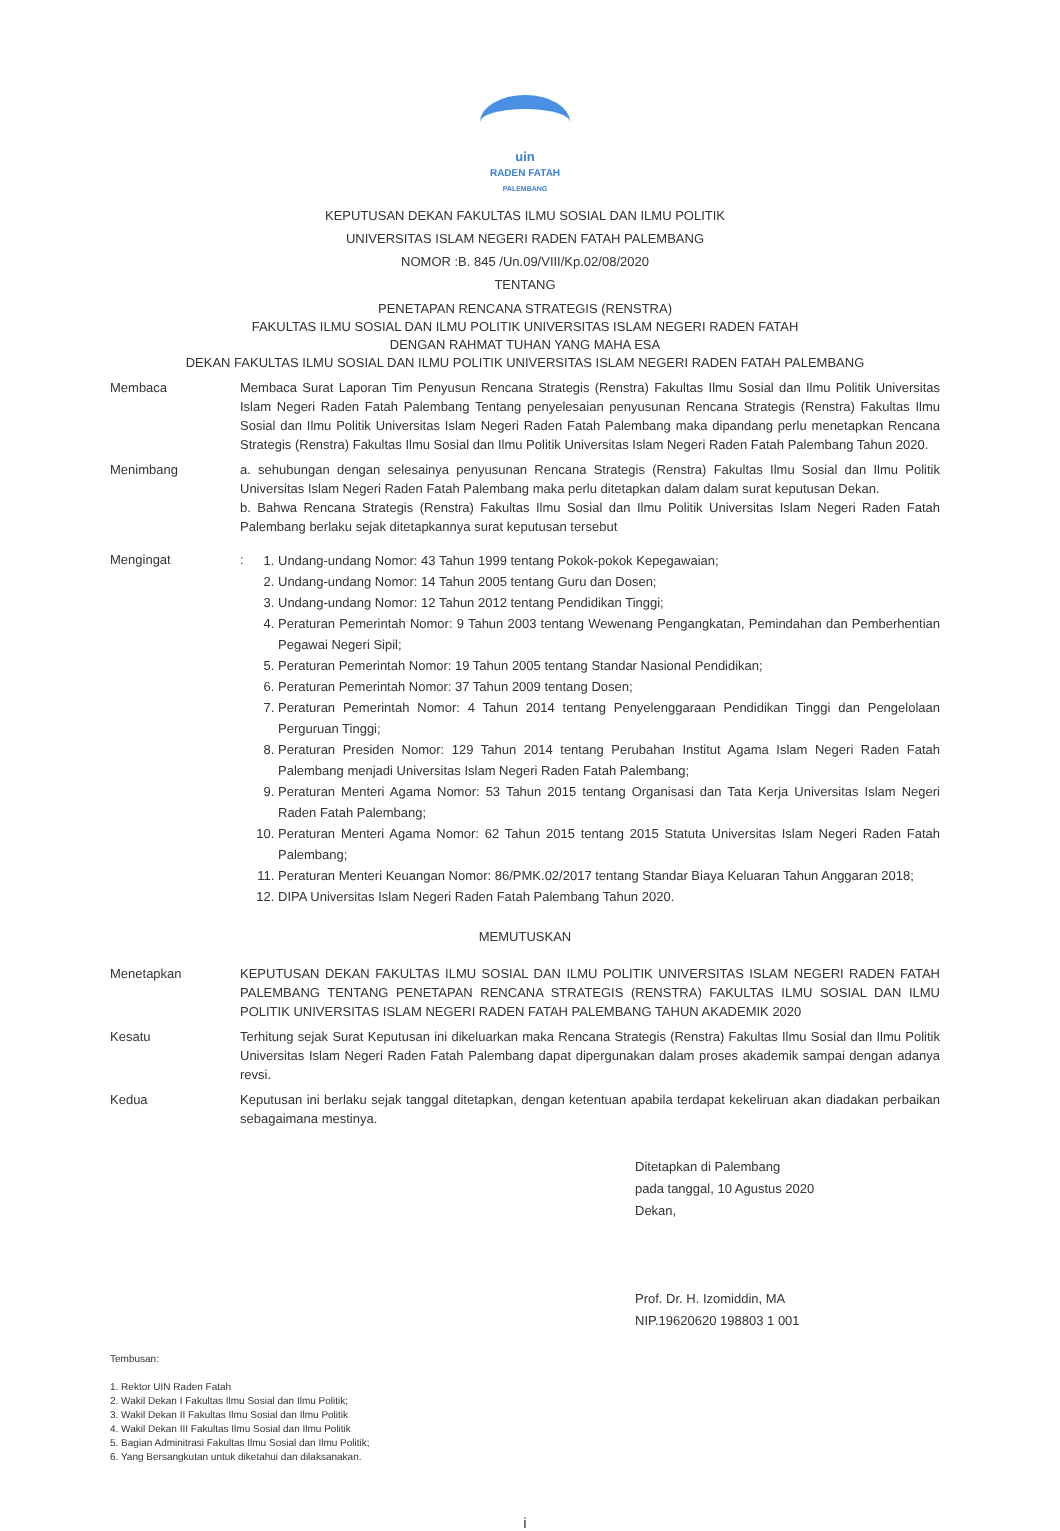uin
RADEN FATAH
PALEMBANG
KEPUTUSAN DEKAN FAKULTAS ILMU SOSIAL DAN ILMU POLITIK
UNIVERSITAS ISLAM NEGERI RADEN FATAH PALEMBANG
NOMOR :B. 845 /Un.09/VIII/Kp.02/08/2020
TENTANG
PENETAPAN RENCANA STRATEGIS (RENSTRA)
FAKULTAS ILMU SOSIAL DAN ILMU POLITIK UNIVERSITAS ISLAM NEGERI RADEN FATAH
DENGAN RAHMAT TUHAN YANG MAHA ESA
DEKAN FAKULTAS ILMU SOSIAL DAN ILMU POLITIK UNIVERSITAS ISLAM NEGERI RADEN FATAH PALEMBANG
Membaca Membaca Surat Laporan Tim Penyusun Rencana Strategis (Renstra) Fakultas Ilmu Sosial dan Ilmu Politik Universitas Islam Negeri Raden Fatah Palembang Tentang penyelesaian penyusunan Rencana Strategis (Renstra) Fakultas Ilmu Sosial dan Ilmu Politik Universitas Islam Negeri Raden Fatah Palembang maka dipandang perlu menetapkan Rencana Strategis (Renstra) Fakultas Ilmu Sosial dan Ilmu Politik Universitas Islam Negeri Raden Fatah Palembang Tahun 2020.
Menimbang a. sehubungan dengan selesainya penyusunan Rencana Strategis (Renstra) Fakultas Ilmu Sosial dan Ilmu Politik Universitas Islam Negeri Raden Fatah Palembang maka perlu ditetapkan dalam dalam surat keputusan Dekan.
b. Bahwa Rencana Strategis (Renstra) Fakultas Ilmu Sosial dan Ilmu Politik Universitas Islam Negeri Raden Fatah Palembang berlaku sejak ditetapkannya surat keputusan tersebut
Mengingat :
1. Undang-undang Nomor: 43 Tahun 1999 tentang Pokok-pokok Kepegawaian;
2. Undang-undang Nomor: 14 Tahun 2005 tentang Guru dan Dosen;
3. Undang-undang Nomor: 12 Tahun 2012 tentang Pendidikan Tinggi;
4. Peraturan Pemerintah Nomor: 9 Tahun 2003 tentang Wewenang Pengangkatan, Pemindahan dan Pemberhentian Pegawai Negeri Sipil;
5. Peraturan Pemerintah Nomor: 19 Tahun 2005 tentang Standar Nasional Pendidikan;
6. Peraturan Pemerintah Nomor: 37 Tahun 2009 tentang Dosen;
7. Peraturan Pemerintah Nomor: 4 Tahun 2014 tentang Penyelenggaraan Pendidikan Tinggi dan Pengelolaan Perguruan Tinggi;
8. Peraturan Presiden Nomor: 129 Tahun 2014 tentang Perubahan Institut Agama Islam Negeri Raden Fatah Palembang menjadi Universitas Islam Negeri Raden Fatah Palembang;
9. Peraturan Menteri Agama Nomor: 53 Tahun 2015 tentang Organisasi dan Tata Kerja Universitas Islam Negeri Raden Fatah Palembang;
10. Peraturan Menteri Agama Nomor: 62 Tahun 2015 tentang 2015 Statuta Universitas Islam Negeri Raden Fatah Palembang;
11. Peraturan Menteri Keuangan Nomor: 86/PMK.02/2017 tentang Standar Biaya Keluaran Tahun Anggaran 2018;
12. DIPA Universitas Islam Negeri Raden Fatah Palembang Tahun 2020.
MEMUTUSKAN
Menetapkan KEPUTUSAN DEKAN FAKULTAS ILMU SOSIAL DAN ILMU POLITIK UNIVERSITAS ISLAM NEGERI RADEN FATAH PALEMBANG TENTANG PENETAPAN RENCANA STRATEGIS (RENSTRA) FAKULTAS ILMU SOSIAL DAN ILMU POLITIK UNIVERSITAS ISLAM NEGERI RADEN FATAH PALEMBANG TAHUN AKADEMIK 2020
Kesatu Terhitung sejak Surat Keputusan ini dikeluarkan maka Rencana Strategis (Renstra) Fakultas Ilmu Sosial dan Ilmu Politik Universitas Islam Negeri Raden Fatah Palembang dapat dipergunakan dalam proses akademik sampai dengan adanya revsi.
Kedua Keputusan ini berlaku sejak tanggal ditetapkan, dengan ketentuan apabila terdapat kekeliruan akan diadakan perbaikan sebagaimana mestinya.
Ditetapkan di Palembang
pada tanggal, 10 Agustus 2020
Dekan,
Prof. Dr. H. Izomiddin, MA
NIP.19620620 198803 1 001
Tembusan:
1. Rektor UIN Raden Fatah
2. Wakil Dekan I Fakultas Ilmu Sosial dan Ilmu Politik;
3. Wakil Dekan II Fakultas Ilmu Sosial dan Ilmu Politik
4. Wakil Dekan III Fakultas Ilmu Sosial dan Ilmu Politik
5. Bagian Adminitrasi Fakultas Ilmu Sosial dan Ilmu Politik;
6. Yang Bersangkutan untuk diketahui dan dilaksanakan.
i